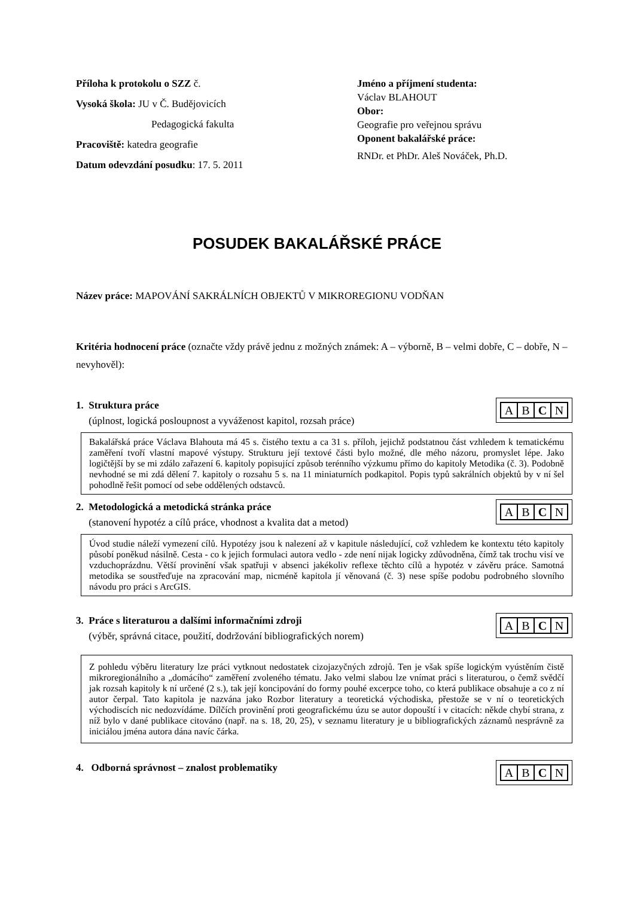Příloha k protokolu o SZZ č.
Vysoká škola: JU v Č. Budějovicích
Pedagogická fakulta
Pracoviště: katedra geografie
Datum odevzdání posudku: 17. 5. 2011
Jméno a příjmení studenta:
Václav BLAHOUT
Obor:
Geografie pro veřejnou správu
Oponent bakalářské práce:
RNDr. et PhDr. Aleš Nováček, Ph.D.
POSUDEK BAKALÁŘSKÉ PRÁCE
Název práce: MAPOVÁNÍ SAKRÁLNÍCH OBJEKTŮ V MIKROREGIONU VODŇAN
Kritéria hodnocení práce (označte vždy právě jednu z možných známek: A – výborně, B – velmi dobře, C – dobře, N – nevyhověl):
1. Struktura práce
(úplnost, logická posloupnost a vyváženost kapitol, rozsah práce)
| A | B | C | N |
Bakalářská práce Václava Blahouta má 45 s. čistého textu a ca 31 s. příloh, jejichž podstatnou část vzhledem k tematickému zaměření tvoří vlastní mapové výstupy. Strukturu její textové části bylo možné, dle mého názoru, promyslet lépe. Jako logičtější by se mi zdálo zařazení 6. kapitoly popisující způsob terénního výzkumu přímo do kapitoly Metodika (č. 3). Podobně nevhodné se mi zdá dělení 7. kapitoly o rozsahu 5 s. na 11 miniaturních podkapitol. Popis typů sakrálních objektů by v ní šel pohodlně řešit pomocí od sebe oddělených odstavců.
2. Metodologická a metodická stránka práce
(stanovení hypotéz a cílů práce, vhodnost a kvalita dat a metod)
| A | B | C | N |
Úvod studie náleží vymezení cílů. Hypotézy jsou k nalezení až v kapitule následující, což vzhledem ke kontextu této kapitoly působí poněkud násilně. Cesta - co k jejich formulaci autora vedlo - zde není nijak logicky zdůvodněna, čímž tak trochu visí ve vzduchoprázdnu. Větší provinění však spatřuji v absenci jakékoliv reflexe těchto cílů a hypotéz v závěru práce. Samotná metodika se soustřeďuje na zpracování map, nicméně kapitola jí věnovaná (č. 3) nese spíše podobu podrobného slovního návodu pro práci s ArcGIS.
3. Práce s literaturou a dalšími informačními zdroji
(výběr, správná citace, použití, dodržování bibliografických norem)
| A | B | C | N |
Z pohledu výběru literatury lze práci vytknout nedostatek cizojazyčných zdrojů. Ten je však spíše logickým vyústěním čistě mikroregionálního a „domácího“ zaměření zvoleného tématu. Jako velmi slabou lze vnímat práci s literaturou, o čemž svědčí jak rozsah kapitoly k ní určené (2 s.), tak její koncipování do formy pouhé excerpce toho, co která publikace obsahuje a co z ní autor čerpal. Tato kapitola je nazvána jako Rozbor literatury a teoretická východiska, přestože se v ní o teoretických východiscích nic nedozvídáme. Dílčích provinění proti geografickému úzu se autor dopouští i v citacích: někde chybí strana, z níž bylo v dané publikace citováno (např. na s. 18, 20, 25), v seznamu literatury je u bibliografických záznamů nesprávně za iniciálou jména autora dána navíc čárka.
4. Odborná správnost – znalost problematiky
| A | B | C | N |